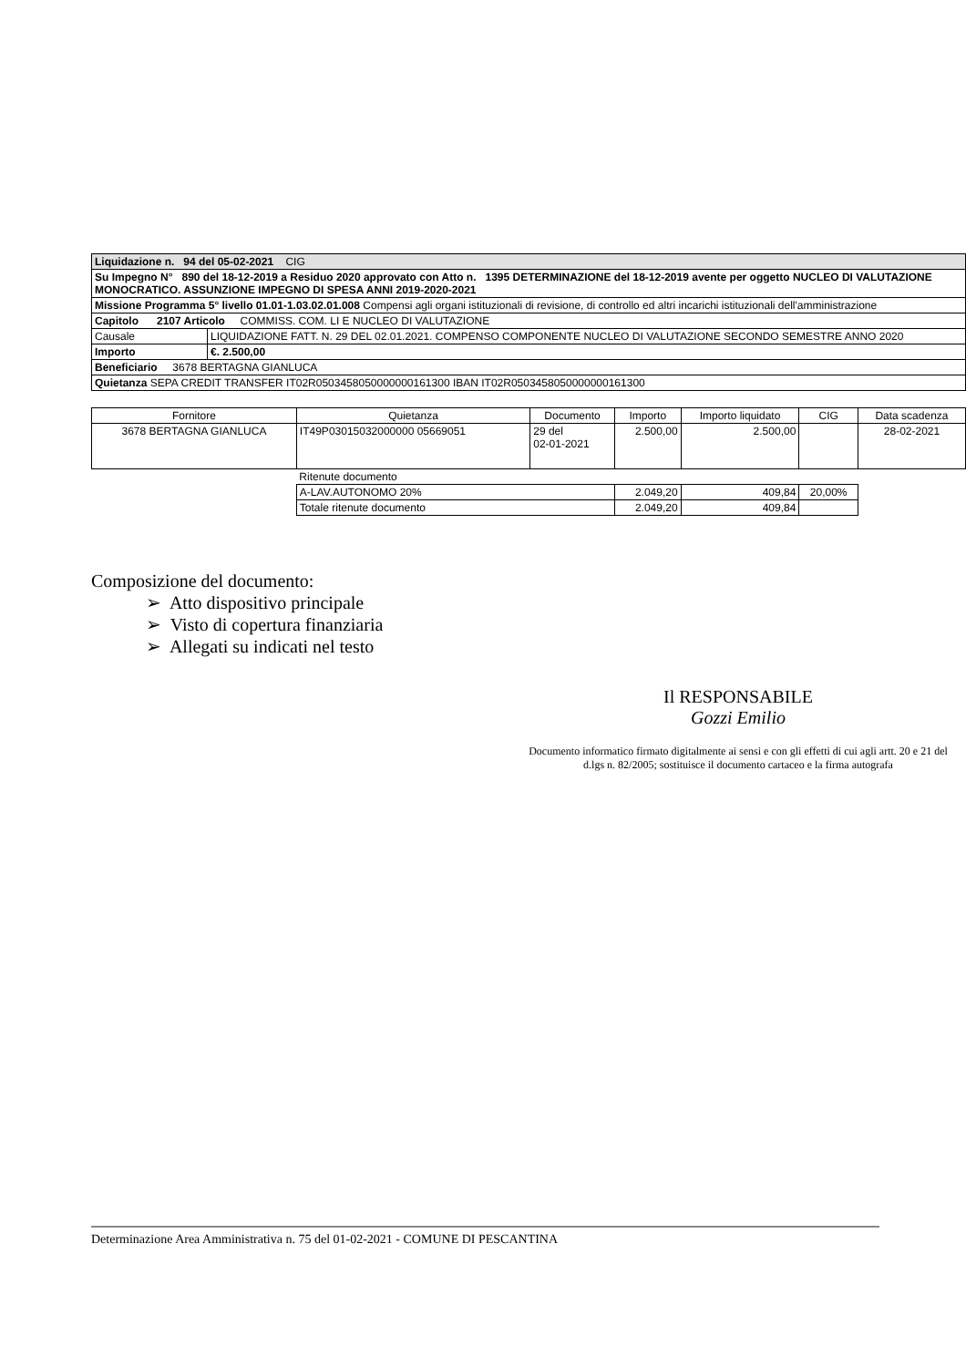| Liquidazione n. 94 del 05-02-2021 CIG | |
| Su Impegno N° 890 del 18-12-2019 a Residuo 2020 approvato con Atto n. 1395 DETERMINAZIONE del 18-12-2019 avente per oggetto NUCLEO DI VALUTAZIONE MONOCRATICO. ASSUNZIONE IMPEGNO DI SPESA ANNI 2019-2020-2021 | |
| Missione Programma 5° livello 01.01-1.03.02.01.008 Compensi agli organi istituzionali di revisione, di controllo ed altri incarichi istituzionali dell'amministrazione | |
| Capitolo 2107 Articolo COMMISS. COM. LI E NUCLEO DI VALUTAZIONE | |
| Causale | LIQUIDAZIONE FATT. N. 29 DEL 02.01.2021. COMPENSO COMPONENTE NUCLEO DI VALUTAZIONE SECONDO SEMESTRE ANNO 2020 |
| Importo | €. 2.500,00 |
| Beneficiario 3678 BERTAGNA GIANLUCA | |
| Quietanza SEPA CREDIT TRANSFER IT02R0503458050000000161300 IBAN IT02R0503458050000000161300 | |
| Fornitore | Quietanza | Documento | Importo | Importo liquidato | CIG | Data scadenza |
| --- | --- | --- | --- | --- | --- | --- |
| 3678 BERTAGNA GIANLUCA | IT49P03015032000000 05669051 | 29 del 02-01-2021 | 2.500,00 | 2.500,00 | | 28-02-2021 |
| | Ritenute documento | | | | | |
| | A-LAV.AUTONOMO 20% | | 2.049,20 | 409,84 | 20,00% | |
| | Totale ritenute documento | | 2.049,20 | 409,84 | | |
Composizione del documento:
➢ Atto dispositivo principale
➢ Visto di copertura finanziaria
➢ Allegati su indicati nel testo
Il RESPONSABILE
Gozzi Emilio
Documento informatico firmato digitalmente ai sensi e con gli effetti di cui agli artt. 20 e 21 del d.lgs n. 82/2005; sostituisce il documento cartaceo e la firma autografa
Determinazione Area Amministrativa n. 75 del 01-02-2021 - COMUNE DI PESCANTINA